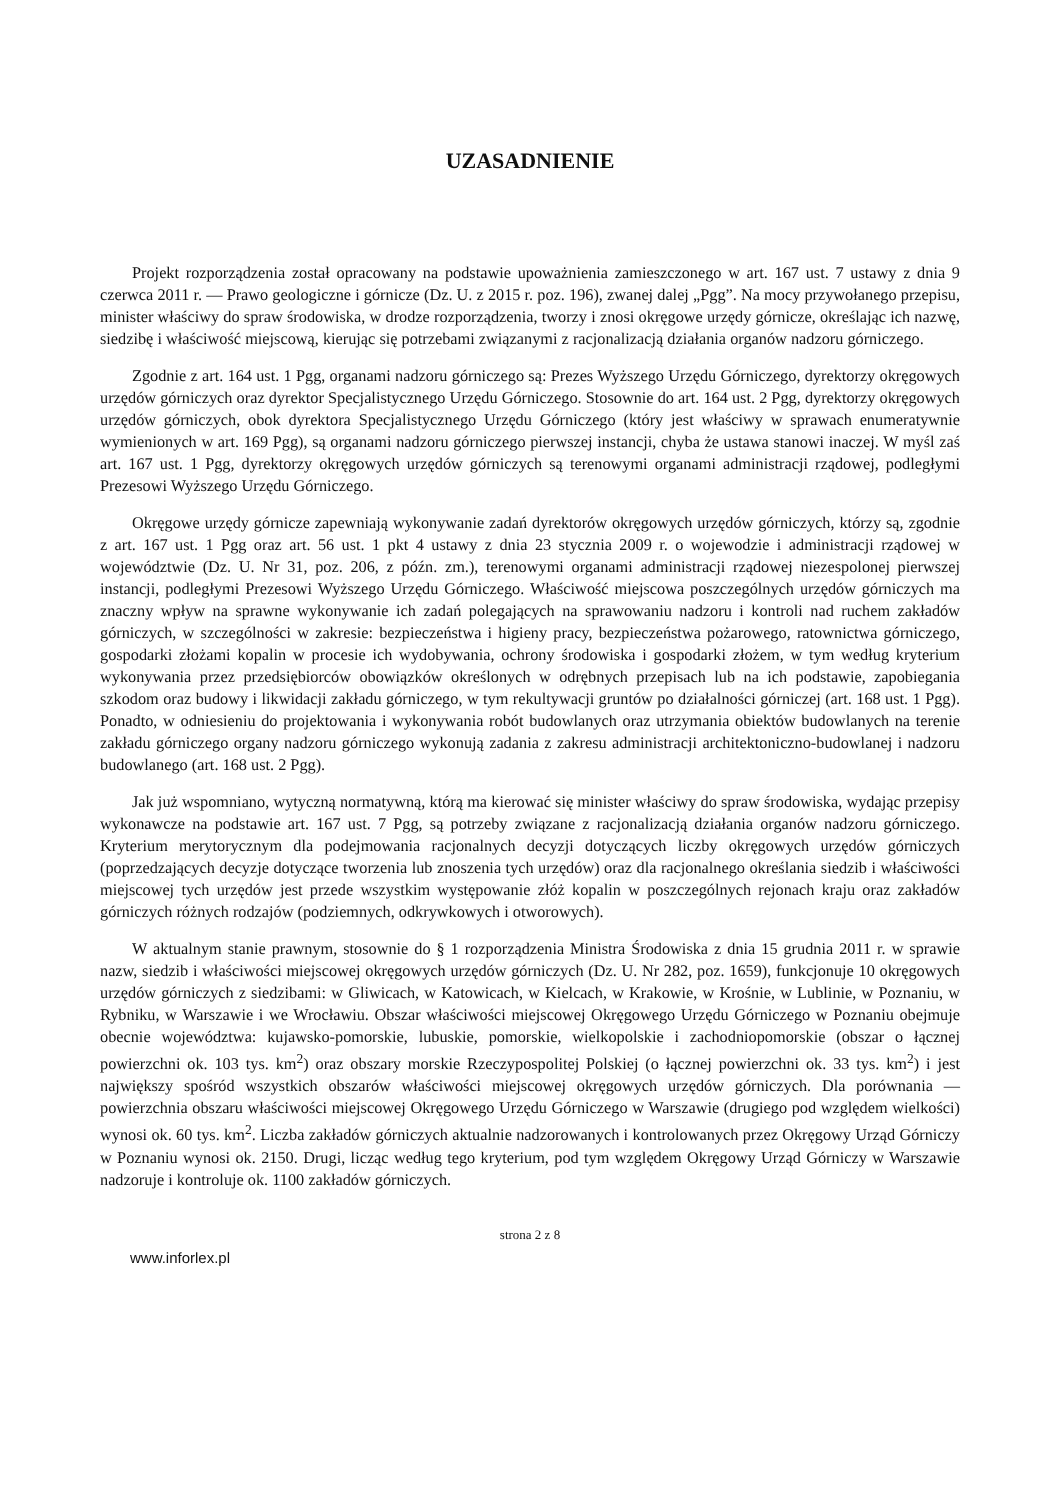UZASADNIENIE
Projekt rozporządzenia został opracowany na podstawie upoważnienia zamieszczonego w art. 167 ust. 7 ustawy z dnia 9 czerwca 2011 r. — Prawo geologiczne i górnicze (Dz. U. z 2015 r. poz. 196), zwanej dalej „Pgg”. Na mocy przywołanego przepisu, minister właściwy do spraw środowiska, w drodze rozporządzenia, tworzy i znosi okręgowe urzędy górnicze, określając ich nazwę, siedzibę i właściwość miejscową, kierując się potrzebami związanymi z racjonalizacją działania organów nadzoru górniczego.
Zgodnie z art. 164 ust. 1 Pgg, organami nadzoru górniczego są: Prezes Wyższego Urzędu Górniczego, dyrektorzy okręgowych urzędów górniczych oraz dyrektor Specjalistycznego Urzędu Górniczego. Stosownie do art. 164 ust. 2 Pgg, dyrektorzy okręgowych urzędów górniczych, obok dyrektora Specjalistycznego Urzędu Górniczego (który jest właściwy w sprawach enumeratywnie wymienionych w art. 169 Pgg), są organami nadzoru górniczego pierwszej instancji, chyba że ustawa stanowi inaczej. W myśl zaś art. 167 ust. 1 Pgg, dyrektorzy okręgowych urzędów górniczych są terenowymi organami administracji rządowej, podległymi Prezesowi Wyższego Urzędu Górniczego.
Okręgowe urzędy górnicze zapewniają wykonywanie zadań dyrektorów okręgowych urzędów górniczych, którzy są, zgodnie z art. 167 ust. 1 Pgg oraz art. 56 ust. 1 pkt 4 ustawy z dnia 23 stycznia 2009 r. o wojewodzie i administracji rządowej w województwie (Dz. U. Nr 31, poz. 206, z późn. zm.), terenowymi organami administracji rządowej niezespolonej pierwszej instancji, podległymi Prezesowi Wyższego Urzędu Górniczego. Właściwość miejscowa poszczególnych urzędów górniczych ma znaczny wpływ na sprawne wykonywanie ich zadań polegających na sprawowaniu nadzoru i kontroli nad ruchem zakładów górniczych, w szczególności w zakresie: bezpieczeństwa i higieny pracy, bezpieczeństwa pożarowego, ratownictwa górniczego, gospodarki złożami kopalin w procesie ich wydobywania, ochrony środowiska i gospodarki złożem, w tym według kryterium wykonywania przez przedsiębiorców obowiązków określonych w odrębnych przepisach lub na ich podstawie, zapobiegania szkodom oraz budowy i likwidacji zakładu górniczego, w tym rekultywacji gruntów po działalności górniczej (art. 168 ust. 1 Pgg). Ponadto, w odniesieniu do projektowania i wykonywania robót budowlanych oraz utrzymania obiektów budowlanych na terenie zakładu górniczego organy nadzoru górniczego wykonują zadania z zakresu administracji architektoniczno-budowlanej i nadzoru budowlanego (art. 168 ust. 2 Pgg).
Jak już wspomniano, wytyczną normatywną, którą ma kierować się minister właściwy do spraw środowiska, wydając przepisy wykonawcze na podstawie art. 167 ust. 7 Pgg, są potrzeby związane z racjonalizacją działania organów nadzoru górniczego. Kryterium merytorycznym dla podejmowania racjonalnych decyzji dotyczących liczby okręgowych urzędów górniczych (poprzedzających decyzje dotyczące tworzenia lub znoszenia tych urzędów) oraz dla racjonalnego określania siedzib i właściwości miejscowej tych urzędów jest przede wszystkim występowanie złóż kopalin w poszczególnych rejonach kraju oraz zakładów górniczych różnych rodzajów (podziemnych, odkrywkowych i otworowych).
W aktualnym stanie prawnym, stosownie do § 1 rozporządzenia Ministra Środowiska z dnia 15 grudnia 2011 r. w sprawie nazw, siedzib i właściwości miejscowej okręgowych urzędów górniczych (Dz. U. Nr 282, poz. 1659), funkcjonuje 10 okręgowych urzędów górniczych z siedzibami: w Gliwicach, w Katowicach, w Kielcach, w Krakowie, w Krośnie, w Lublinie, w Poznaniu, w Rybniku, w Warszawie i we Wrocławiu. Obszar właściwości miejscowej Okręgowego Urzędu Górniczego w Poznaniu obejmuje obecnie województwa: kujawsko-pomorskie, lubuskie, pomorskie, wielkopolskie i zachodniopomorskie (obszar o łącznej powierzchni ok. 103 tys. km<sup>2</sup>) oraz obszary morskie Rzeczypospolitej Polskiej (o łącznej powierzchni ok. 33 tys. km<sup>2</sup>) i jest największy spośród wszystkich obszarów właściwości miejscowej okręgowych urzędów górniczych. Dla porównania — powierzchnia obszaru właściwości miejscowej Okręgowego Urzędu Górniczego w Warszawie (drugiego pod względem wielkości) wynosi ok. 60 tys. km<sup>2</sup>. Liczba zakładów górniczych aktualnie nadzorowanych i kontrolowanych przez Okręgowy Urząd Górniczy w Poznaniu wynosi ok. 2150. Drugi, licząc według tego kryterium, pod tym względem Okręgowy Urząd Górniczy w Warszawie nadzoruje i kontroluje ok. 1100 zakładów górniczych.
strona 2 z 8
www.inforlex.pl